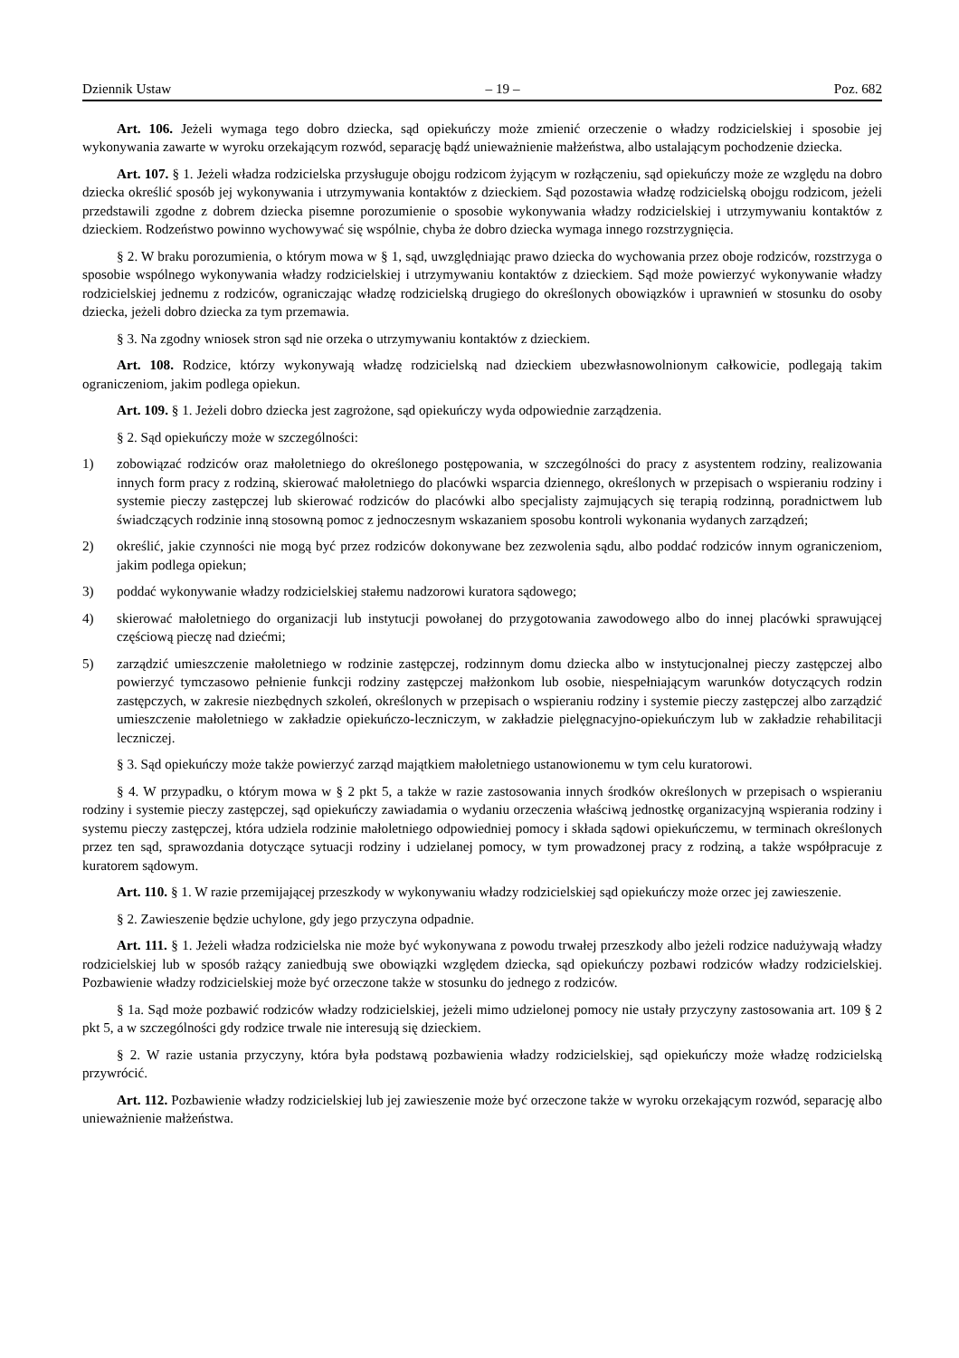Dziennik Ustaw – 19 – Poz. 682
Art. 106. Jeżeli wymaga tego dobro dziecka, sąd opiekuńczy może zmienić orzeczenie o władzy rodzicielskiej i sposobie jej wykonywania zawarte w wyroku orzekającym rozwód, separację bądź unieważnienie małżeństwa, albo ustalającym pochodzenie dziecka.
Art. 107. § 1. Jeżeli władza rodzicielska przysługuje obojgu rodzicom żyjącym w rozłączeniu, sąd opiekuńczy może ze względu na dobro dziecka określić sposób jej wykonywania i utrzymywania kontaktów z dzieckiem. Sąd pozostawia władzę rodzicielską obojgu rodzicom, jeżeli przedstawili zgodne z dobrem dziecka pisemne porozumienie o sposobie wykonywania władzy rodzicielskiej i utrzymywaniu kontaktów z dzieckiem. Rodzeństwo powinno wychowywać się wspólnie, chyba że dobro dziecka wymaga innego rozstrzygnięcia.
§ 2. W braku porozumienia, o którym mowa w § 1, sąd, uwzględniając prawo dziecka do wychowania przez oboje rodziców, rozstrzyga o sposobie wspólnego wykonywania władzy rodzicielskiej i utrzymywaniu kontaktów z dzieckiem. Sąd może powierzyć wykonywanie władzy rodzicielskiej jednemu z rodziców, ograniczając władzę rodzicielską drugiego do określonych obowiązków i uprawnień w stosunku do osoby dziecka, jeżeli dobro dziecka za tym przemawia.
§ 3. Na zgodny wniosek stron sąd nie orzeka o utrzymywaniu kontaktów z dzieckiem.
Art. 108. Rodzice, którzy wykonywają władzę rodzicielską nad dzieckiem ubezwłasnowolnionym całkowicie, podlegają takim ograniczeniom, jakim podlega opiekun.
Art. 109. § 1. Jeżeli dobro dziecka jest zagrożone, sąd opiekuńczy wyda odpowiednie zarządzenia.
§ 2. Sąd opiekuńczy może w szczególności:
1) zobowiązać rodziców oraz małoletniego do określonego postępowania, w szczególności do pracy z asystentem rodziny, realizowania innych form pracy z rodziną, skierować małoletniego do placówki wsparcia dziennego, określonych w przepisach o wspieraniu rodziny i systemie pieczy zastępczej lub skierować rodziców do placówki albo specjalisty zajmujących się terapią rodzinną, poradnictwem lub świadczących rodzinie inną stosowną pomoc z jednoczesnym wskazaniem sposobu kontroli wykonania wydanych zarządzeń;
2) określić, jakie czynności nie mogą być przez rodziców dokonywane bez zezwolenia sądu, albo poddać rodziców innym ograniczeniom, jakim podlega opiekun;
3) poddać wykonywanie władzy rodzicielskiej stałemu nadzorowi kuratora sądowego;
4) skierować małoletniego do organizacji lub instytucji powołanej do przygotowania zawodowego albo do innej placówki sprawującej częściową pieczę nad dziećmi;
5) zarządzić umieszczenie małoletniego w rodzinie zastępczej, rodzinnym domu dziecka albo w instytucjonalnej pieczy zastępczej albo powierzyć tymczasowo pełnienie funkcji rodziny zastępczej małżonkom lub osobie, niespełniającym warunków dotyczących rodzin zastępczych, w zakresie niezbędnych szkoleń, określonych w przepisach o wspieraniu rodziny i systemie pieczy zastępczej albo zarządzić umieszczenie małoletniego w zakładzie opiekuńczo-leczniczym, w zakładzie pielęgnacyjno-opiekuńczym lub w zakładzie rehabilitacji leczniczej.
§ 3. Sąd opiekuńczy może także powierzyć zarząd majątkiem małoletniego ustanowionemu w tym celu kuratorowi.
§ 4. W przypadku, o którym mowa w § 2 pkt 5, a także w razie zastosowania innych środków określonych w przepisach o wspieraniu rodziny i systemie pieczy zastępczej, sąd opiekuńczy zawiadamia o wydaniu orzeczenia właściwą jednostkę organizacyjną wspierania rodziny i systemu pieczy zastępczej, która udziela rodzinie małoletniego odpowiedniej pomocy i składa sądowi opiekuńczemu, w terminach określonych przez ten sąd, sprawozdania dotyczące sytuacji rodziny i udzielanej pomocy, w tym prowadzonej pracy z rodziną, a także współpracuje z kuratorem sądowym.
Art. 110. § 1. W razie przemijającej przeszkody w wykonywaniu władzy rodzicielskiej sąd opiekuńczy może orzec jej zawieszenie.
§ 2. Zawieszenie będzie uchylone, gdy jego przyczyna odpadnie.
Art. 111. § 1. Jeżeli władza rodzicielska nie może być wykonywana z powodu trwałej przeszkody albo jeżeli rodzice nadużywają władzy rodzicielskiej lub w sposób rażący zaniedbują swe obowiązki względem dziecka, sąd opiekuńczy pozbawi rodziców władzy rodzicielskiej. Pozbawienie władzy rodzicielskiej może być orzeczone także w stosunku do jednego z rodziców.
§ 1a. Sąd może pozbawić rodziców władzy rodzicielskiej, jeżeli mimo udzielonej pomocy nie ustały przyczyny zastosowania art. 109 § 2 pkt 5, a w szczególności gdy rodzice trwale nie interesują się dzieckiem.
§ 2. W razie ustania przyczyny, która była podstawą pozbawienia władzy rodzicielskiej, sąd opiekuńczy może władzę rodzicielską przywrócić.
Art. 112. Pozbawienie władzy rodzicielskiej lub jej zawieszenie może być orzeczone także w wyroku orzekającym rozwód, separację albo unieważnienie małżeństwa.